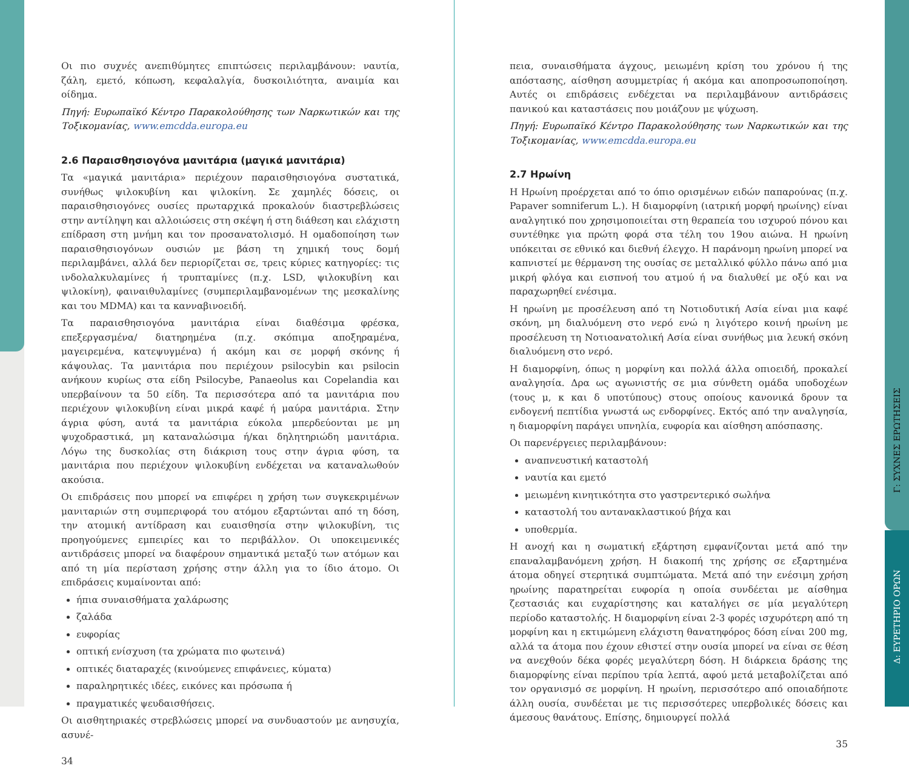Οι πιο συχνές ανεπιθύμητες επιπτώσεις περιλαμβάνουν: ναυτία, ζάλη, εμετό, κόπωση, κεφαλαλγία, δυσκοιλιότητα, αναιμία και οίδημα.
Πηγή: Ευρωπαϊκό Κέντρο Παρακολούθησης των Ναρκωτικών και της Τοξικομανίας, www.emcdda.europa.eu
2.6 Παραισθησιογόνα μανιτάρια (μαγικά μανιτάρια)
Τα «μαγικά μανιτάρια» περιέχουν παραισθησιογόνα συστατικά, συνήθως ψιλοκυβίνη και ψιλοκίνη. Σε χαμηλές δόσεις, οι παραισθησιογόνες ουσίες πρωταρχικά προκαλούν διαστρεβλώσεις στην αντίληψη και αλλοιώσεις στη σκέψη ή στη διάθεση και ελάχιστη επίδραση στη μνήμη και τον προσανατολισμό. Η ομαδοποίηση των παραισθησιογόνων ουσιών με βάση τη χημική τους δομή περιλαμβάνει, αλλά δεν περιορίζεται σε, τρεις κύριες κατηγορίες: τις ινδολαλκυλαμίνες ή τρυπταμίνες (π.χ. LSD, ψιλοκυβίνη και ψιλοκίνη), φαιναιθυλαμίνες (συμπεριλαμβανομένων της μεσκαλίνης και του MDMA) και τα κανναβινοειδή.
Τα παραισθησιογόνα μανιτάρια είναι διαθέσιμα φρέσκα, επεξεργασμένα/ διατηρημένα (π.χ. σκόπιμα αποξηραμένα, μαγειρεμένα, κατεψυγμένα) ή ακόμη και σε μορφή σκόνης ή κάψουλας. Τα μανιτάρια που περιέχουν psilocybin και psilocin ανήκουν κυρίως στα είδη Psilocybe, Panaeolus και Copelandia και υπερβαίνουν τα 50 είδη. Τα περισσότερα από τα μανιτάρια που περιέχουν ψιλοκυβίνη είναι μικρά καφέ ή μαύρα μανιτάρια. Στην άγρια φύση, αυτά τα μανιτάρια εύκολα μπερδεύονται με μη ψυχοδραστικά, μη καταναλώσιμα ή/και δηλητηριώδη μανιτάρια. Λόγω της δυσκολίας στη διάκριση τους στην άγρια φύση, τα μανιτάρια που περιέχουν ψιλοκυβίνη ενδέχεται να καταναλωθούν ακούσια.
Οι επιδράσεις που μπορεί να επιφέρει η χρήση των συγκεκριμένων μανιταριών στη συμπεριφορά του ατόμου εξαρτώνται από τη δόση, την ατομική αντίδραση και ευαισθησία στην ψιλοκυβίνη, τις προηγούμενες εμπειρίες και το περιβάλλον. Οι υποκειμενικές αντιδράσεις μπορεί να διαφέρουν σημαντικά μεταξύ των ατόμων και από τη μία περίσταση χρήσης στην άλλη για το ίδιο άτομο. Οι επιδράσεις κυμαίνονται από:
ήπια συναισθήματα χαλάρωσης
ζαλάδα
ευφορίας
οπτική ενίσχυση (τα χρώματα πιο φωτεινά)
οπτικές διαταραχές (κινούμενες επιφάνειες, κύματα)
παραληρητικές ιδέες, εικόνες και πρόσωπα ή
πραγματικές ψευδαισθήσεις.
Οι αισθητηριακές στρεβλώσεις μπορεί να συνδυαστούν με ανησυχία, ασυνέ-
34
πεια, συναισθήματα άγχους, μειωμένη κρίση του χρόνου ή της απόστασης, αίσθηση ασυμμετρίας ή ακόμα και αποπροσωποποίηση. Αυτές οι επιδράσεις ενδέχεται να περιλαμβάνουν αντιδράσεις πανικού και καταστάσεις που μοιάζουν με ψύχωση.
Πηγή: Ευρωπαϊκό Κέντρο Παρακολούθησης των Ναρκωτικών και της Τοξικομανίας, www.emcdda.europa.eu
2.7 Ηρωίνη
Η Ηρωίνη προέρχεται από το όπιο ορισμένων ειδών παπαρούνας (π.χ. Papaver somniferum L.). Η διαμορφίνη (ιατρική μορφή ηρωίνης) είναι αναλγητικό που χρησιμοποιείται στη θεραπεία του ισχυρού πόνου και συντέθηκε για πρώτη φορά στα τέλη του 19ου αιώνα. Η ηρωίνη υπόκειται σε εθνικό και διεθνή έλεγχο. Η παράνομη ηρωίνη μπορεί να καπνιστεί με θέρμανση της ουσίας σε μεταλλικό φύλλο πάνω από μια μικρή φλόγα και εισπνοή του ατμού ή να διαλυθεί με οξύ και να παραχωρηθεί ενέσιμα.
Η ηρωίνη με προσέλευση από τη Νοτιοδυτική Ασία είναι μια καφέ σκόνη, μη διαλυόμενη στο νερό ενώ η λιγότερο κοινή ηρωίνη με προσέλευση τη Νοτιοανατολική Ασία είναι συνήθως μια λευκή σκόνη διαλυόμενη στο νερό.
Η διαμορφίνη, όπως η μορφίνη και πολλά άλλα οπιοειδή, προκαλεί αναλγησία. Δρα ως αγωνιστής σε μια σύνθετη ομάδα υποδοχέων (τους μ, κ και δ υποτύπους) στους οποίους κανονικά δρουν τα ενδογενή πεπτίδια γνωστά ως ενδορφίνες. Εκτός από την αναλγησία, η διαμορφίνη παράγει υπνηλία, ευφορία και αίσθηση απόσπασης.
Οι παρενέργειες περιλαμβάνουν:
αναπνευστική καταστολή
ναυτία και εμετό
μειωμένη κινητικότητα στο γαστρεντερικό σωλήνα
καταστολή του αντανακλαστικού βήχα και
υποθερμία.
Η ανοχή και η σωματική εξάρτηση εμφανίζονται μετά από την επαναλαμβανόμενη χρήση. Η διακοπή της χρήσης σε εξαρτημένα άτομα οδηγεί στερητικά συμπτώματα. Μετά από την ενέσιμη χρήση ηρωίνης παρατηρείται ευφορία η οποία συνδέεται με αίσθημα ζεστασιάς και ευχαρίστησης και καταλήγει σε μία μεγαλύτερη περίοδο καταστολής. Η διαμορφίνη είναι 2-3 φορές ισχυρότερη από τη μορφίνη και η εκτιμώμενη ελάχιστη θανατηφόρος δόση είναι 200 mg, αλλά τα άτομα που έχουν εθιστεί στην ουσία μπορεί να είναι σε θέση να ανεχθούν δέκα φορές μεγαλύτερη δόση. Η διάρκεια δράσης της διαμορφίνης είναι περίπου τρία λεπτά, αφού μετά μεταβολίζεται από τον οργανισμό σε μορφίνη. Η ηρωίνη, περισσότερο από οποιαδήποτε άλλη ουσία, συνδέεται με τις περισσότερες υπερβολικές δόσεις και άμεσους θανάτους. Επίσης, δημιουργεί πολλά
35
Γ: ΣΥΧΝΕΣ ΕΡΩΤΗΣΕΙΣ
Δ: ΕΥΡΕΤΗΡΙΟ ΟΡΩΝ